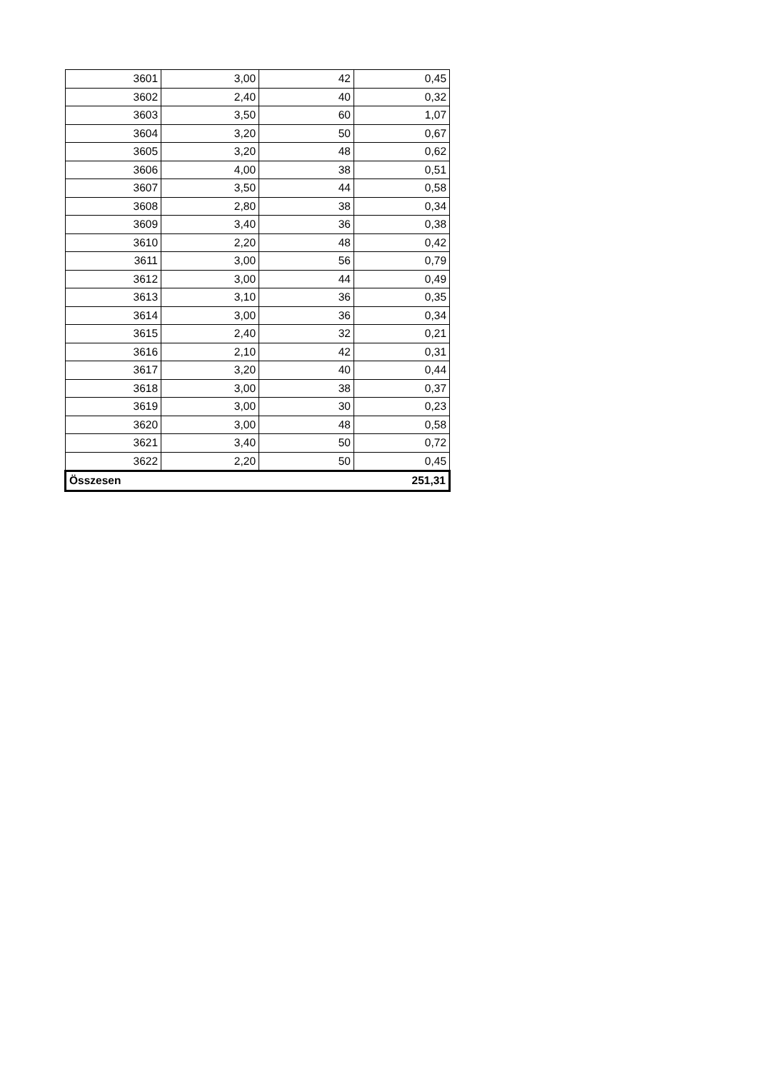| 3601 | 3,00 | 42 | 0,45 |
| 3602 | 2,40 | 40 | 0,32 |
| 3603 | 3,50 | 60 | 1,07 |
| 3604 | 3,20 | 50 | 0,67 |
| 3605 | 3,20 | 48 | 0,62 |
| 3606 | 4,00 | 38 | 0,51 |
| 3607 | 3,50 | 44 | 0,58 |
| 3608 | 2,80 | 38 | 0,34 |
| 3609 | 3,40 | 36 | 0,38 |
| 3610 | 2,20 | 48 | 0,42 |
| 3611 | 3,00 | 56 | 0,79 |
| 3612 | 3,00 | 44 | 0,49 |
| 3613 | 3,10 | 36 | 0,35 |
| 3614 | 3,00 | 36 | 0,34 |
| 3615 | 2,40 | 32 | 0,21 |
| 3616 | 2,10 | 42 | 0,31 |
| 3617 | 3,20 | 40 | 0,44 |
| 3618 | 3,00 | 38 | 0,37 |
| 3619 | 3,00 | 30 | 0,23 |
| 3620 | 3,00 | 48 | 0,58 |
| 3621 | 3,40 | 50 | 0,72 |
| 3622 | 2,20 | 50 | 0,45 |
| Összesen | | | 251,31 |